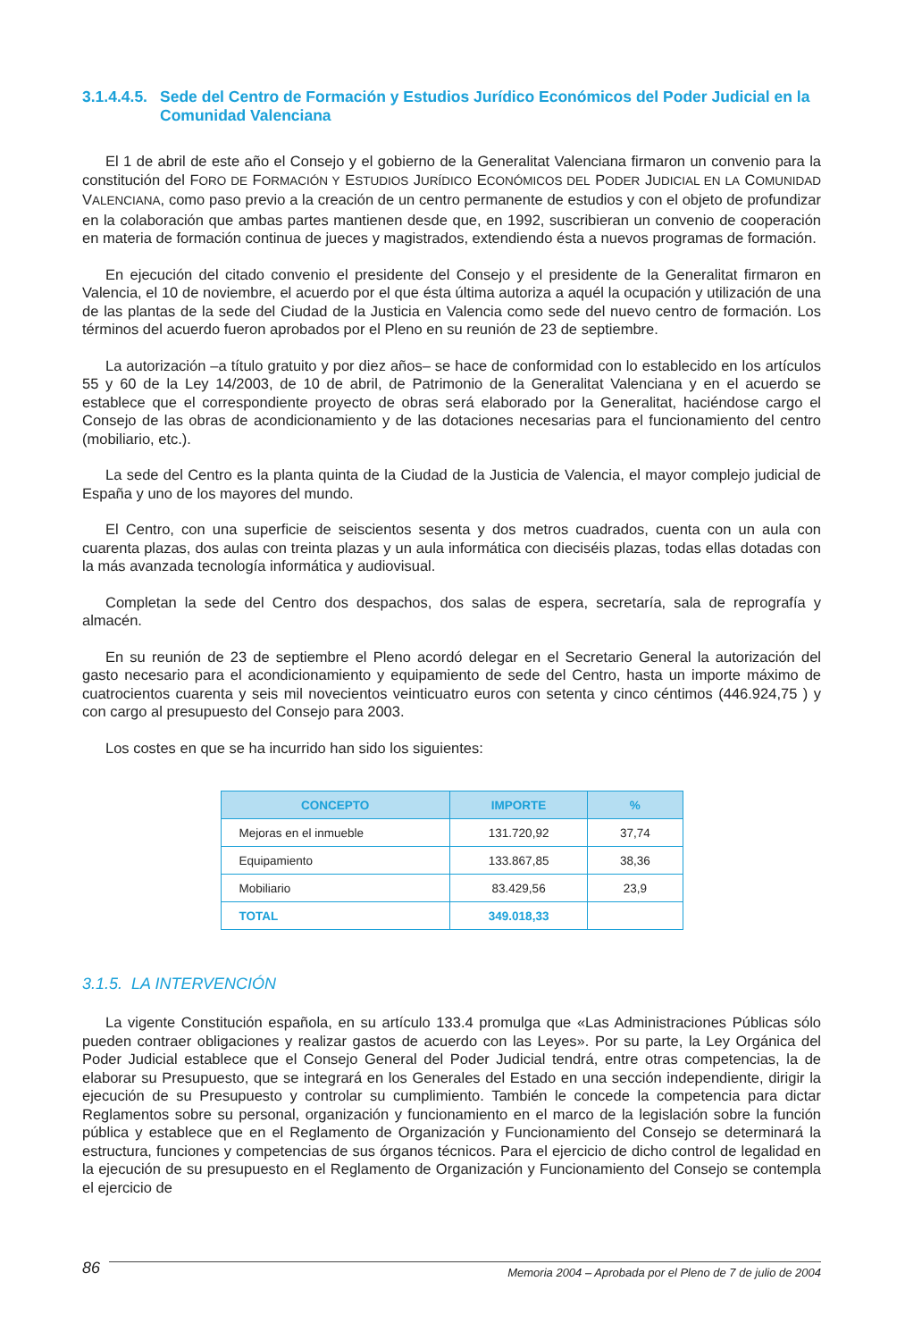3.1.4.4.5. Sede del Centro de Formación y Estudios Jurídico Económicos del Poder Judicial en la Comunidad Valenciana
El 1 de abril de este año el Consejo y el gobierno de la Generalitat Valenciana firmaron un convenio para la constitución del FORO DE FORMACIÓN Y ESTUDIOS JURÍDICO ECONÓMICOS DEL PODER JUDICIAL EN LA COMUNIDAD VALENCIANA, como paso previo a la creación de un centro permanente de estudios y con el objeto de profundizar en la colaboración que ambas partes mantienen desde que, en 1992, suscribieran un convenio de cooperación en materia de formación continua de jueces y magistrados, extendiendo ésta a nuevos programas de formación.
En ejecución del citado convenio el presidente del Consejo y el presidente de la Generalitat firmaron en Valencia, el 10 de noviembre, el acuerdo por el que ésta última autoriza a aquél la ocupación y utilización de una de las plantas de la sede del Ciudad de la Justicia en Valencia como sede del nuevo centro de formación. Los términos del acuerdo fueron aprobados por el Pleno en su reunión de 23 de septiembre.
La autorización –a título gratuito y por diez años– se hace de conformidad con lo establecido en los artículos 55 y 60 de la Ley 14/2003, de 10 de abril, de Patrimonio de la Generalitat Valenciana y en el acuerdo se establece que el correspondiente proyecto de obras será elaborado por la Generalitat, haciéndose cargo el Consejo de las obras de acondicionamiento y de las dotaciones necesarias para el funcionamiento del centro (mobiliario, etc.).
La sede del Centro es la planta quinta de la Ciudad de la Justicia de Valencia, el mayor complejo judicial de España y uno de los mayores del mundo.
El Centro, con una superficie de seiscientos sesenta y dos metros cuadrados, cuenta con un aula con cuarenta plazas, dos aulas con treinta plazas y un aula informática con dieciséis plazas, todas ellas dotadas con la más avanzada tecnología informática y audiovisual.
Completan la sede del Centro dos despachos, dos salas de espera, secretaría, sala de reprografía y almacén.
En su reunión de 23 de septiembre el Pleno acordó delegar en el Secretario General la autorización del gasto necesario para el acondicionamiento y equipamiento de sede del Centro, hasta un importe máximo de cuatrocientos cuarenta y seis mil novecientos veinticuatro euros con setenta y cinco céntimos (446.924,75 ) y con cargo al presupuesto del Consejo para 2003.
Los costes en que se ha incurrido han sido los siguientes:
| CONCEPTO | IMPORTE | % |
| --- | --- | --- |
| Mejoras en el inmueble | 131.720,92 | 37,74 |
| Equipamiento | 133.867,85 | 38,36 |
| Mobiliario | 83.429,56 | 23,9 |
| TOTAL | 349.018,33 | |
3.1.5. LA INTERVENCIÓN
La vigente Constitución española, en su artículo 133.4 promulga que «Las Administraciones Públicas sólo pueden contraer obligaciones y realizar gastos de acuerdo con las Leyes». Por su parte, la Ley Orgánica del Poder Judicial establece que el Consejo General del Poder Judicial tendrá, entre otras competencias, la de elaborar su Presupuesto, que se integrará en los Generales del Estado en una sección independiente, dirigir la ejecución de su Presupuesto y controlar su cumplimiento. También le concede la competencia para dictar Reglamentos sobre su personal, organización y funcionamiento en el marco de la legislación sobre la función pública y establece que en el Reglamento de Organización y Funcionamiento del Consejo se determinará la estructura, funciones y competencias de sus órganos técnicos. Para el ejercicio de dicho control de legalidad en la ejecución de su presupuesto en el Reglamento de Organización y Funcionamiento del Consejo se contempla el ejercicio de
86 Memoria 2004 – Aprobada por el Pleno de 7 de julio de 2004